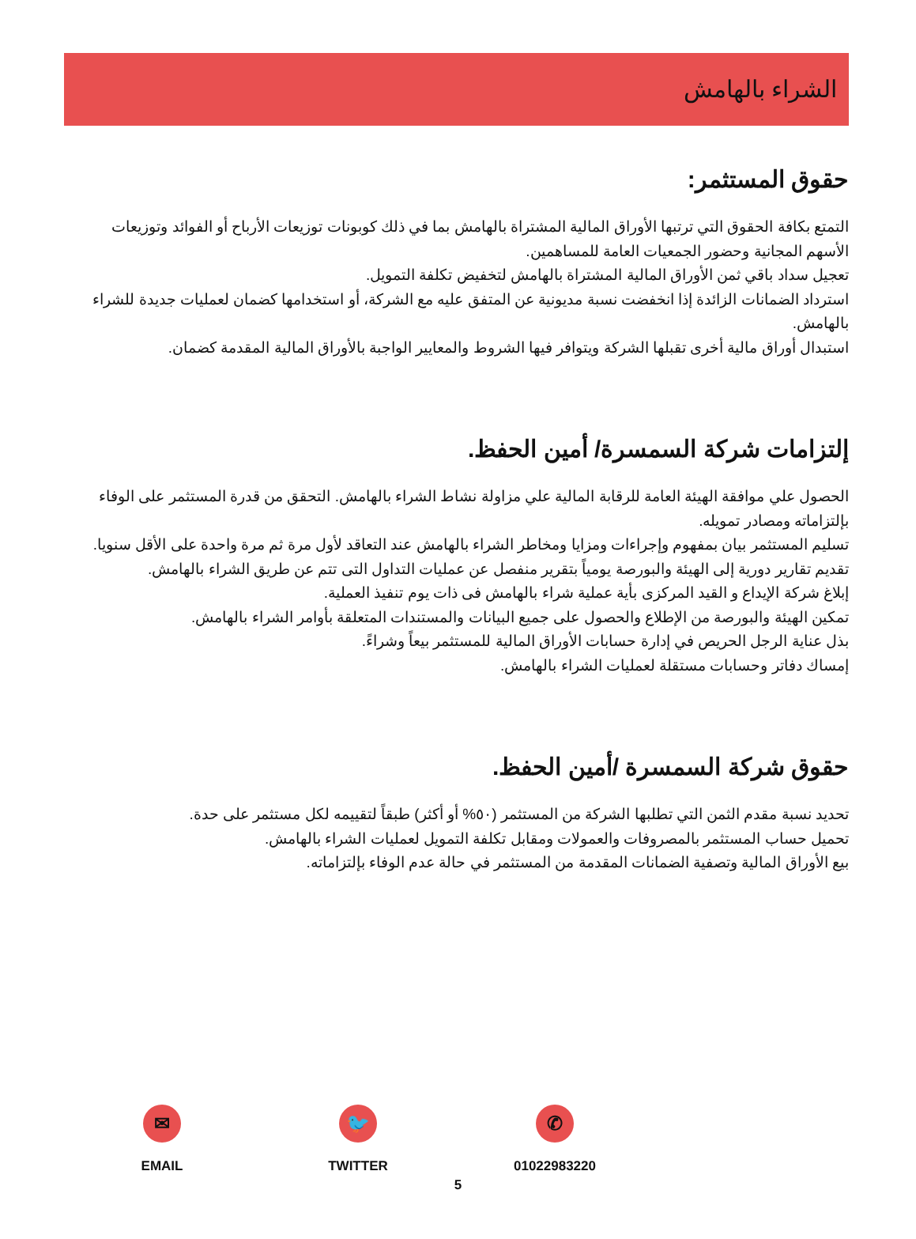الشراء بالهامش
حقوق المستثمر:
التمتع بكافة الحقوق التي ترتبها الأوراق المالية المشتراة بالهامش بما في ذلك كوبونات توزيعات الأرباح أو الفوائد وتوزيعات الأسهم المجانية وحضور الجمعيات العامة للمساهمين.
تعجيل سداد باقي ثمن الأوراق المالية المشتراة بالهامش لتخفيض تكلفة التمويل.
استرداد الضمانات الزائدة إذا انخفضت نسبة مديونية عن المتفق عليه مع الشركة، أو استخدامها كضمان لعمليات جديدة للشراء بالهامش.
استبدال أوراق مالية أخرى تقبلها الشركة ويتوافر فيها الشروط والمعايير الواجبة بالأوراق المالية المقدمة كضمان.
إلتزامات شركة السمسرة/ أمين الحفظ.
الحصول علي موافقة الهيئة العامة للرقابة المالية علي مزاولة نشاط الشراء بالهامش. التحقق من قدرة المستثمر على الوفاء بإلتزاماته ومصادر تمويله.
تسليم المستثمر بيان بمفهوم وإجراءات ومزايا ومخاطر الشراء بالهامش عند التعاقد لأول مرة ثم مرة واحدة على الأقل سنويا.
تقديم تقارير دورية إلى الهيئة والبورصة يومياً بتقرير منفصل عن عمليات التداول التى تتم عن طريق الشراء بالهامش.
إبلاغ شركة الإيداع و القيد المركزى بأية عملية شراء بالهامش فى ذات يوم تنفيذ العملية.
تمكين الهيئة والبورصة من الإطلاع والحصول على جميع البيانات والمستندات المتعلقة بأوامر الشراء بالهامش.
بذل عناية الرجل الحريص في إدارة حسابات الأوراق المالية للمستثمر بيعاً وشراءً.
إمساك دفاتر وحسابات مستقلة لعمليات الشراء بالهامش.
حقوق شركة السمسرة /أمين الحفظ.
تحديد نسبة مقدم الثمن التي تطلبها الشركة من المستثمر (٥٠% أو أكثر) طبقاً لتقييمه لكل مستثمر على حدة.
تحميل حساب المستثمر بالمصروفات والعمولات ومقابل تكلفة التمويل لعمليات الشراء بالهامش.
بيع الأوراق المالية وتصفية الضمانات المقدمة من المستثمر في حالة عدم الوفاء بإلتزاماته.
✉
EMAIL
🐦
TWITTER
✆
01022983220
5